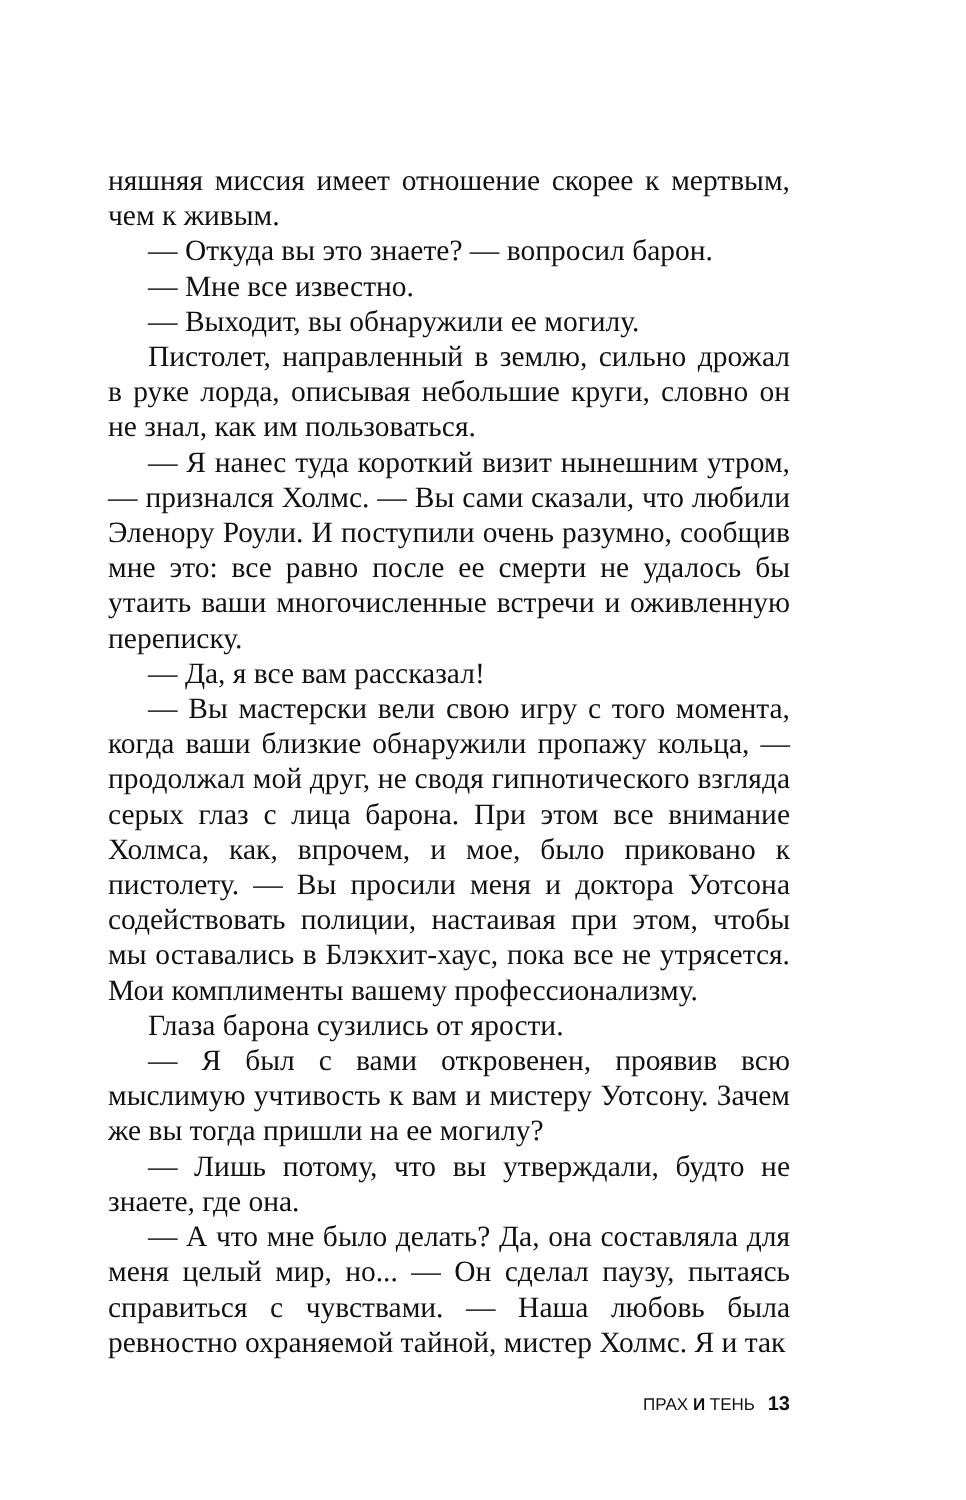няшняя миссия имеет отношение скорее к мертвым, чем к живым.
— Откуда вы это знаете? — вопросил барон.
— Мне все известно.
— Выходит, вы обнаружили ее могилу.
Пистолет, направленный в землю, сильно дрожал в руке лорда, описывая небольшие круги, словно он не знал, как им пользоваться.
— Я нанес туда короткий визит нынешним утром, — признался Холмс. — Вы сами сказали, что любили Эленору Роули. И поступили очень разумно, сообщив мне это: все равно после ее смерти не удалось бы утаить ваши многочисленные встречи и оживленную переписку.
— Да, я все вам рассказал!
— Вы мастерски вели свою игру с того момента, когда ваши близкие обнаружили пропажу кольца, — продолжал мой друг, не сводя гипнотического взгляда серых глаз с лица барона. При этом все внимание Холмса, как, впрочем, и мое, было приковано к пистолету. — Вы просили меня и доктора Уотсона содействовать полиции, настаивая при этом, чтобы мы оставались в Блэкхит-хаус, пока все не утрясется. Мои комплименты вашему профессионализму.
Глаза барона сузились от ярости.
— Я был с вами откровенен, проявив всю мыслимую учтивость к вам и мистеру Уотсону. Зачем же вы тогда пришли на ее могилу?
— Лишь потому, что вы утверждали, будто не знаете, где она.
— А что мне было делать? Да, она составляла для меня целый мир, но... — Он сделал паузу, пытаясь справиться с чувствами. — Наша любовь была ревностно охраняемой тайной, мистер Холмс. Я и так
ПРАХ И ТЕНЬ 13